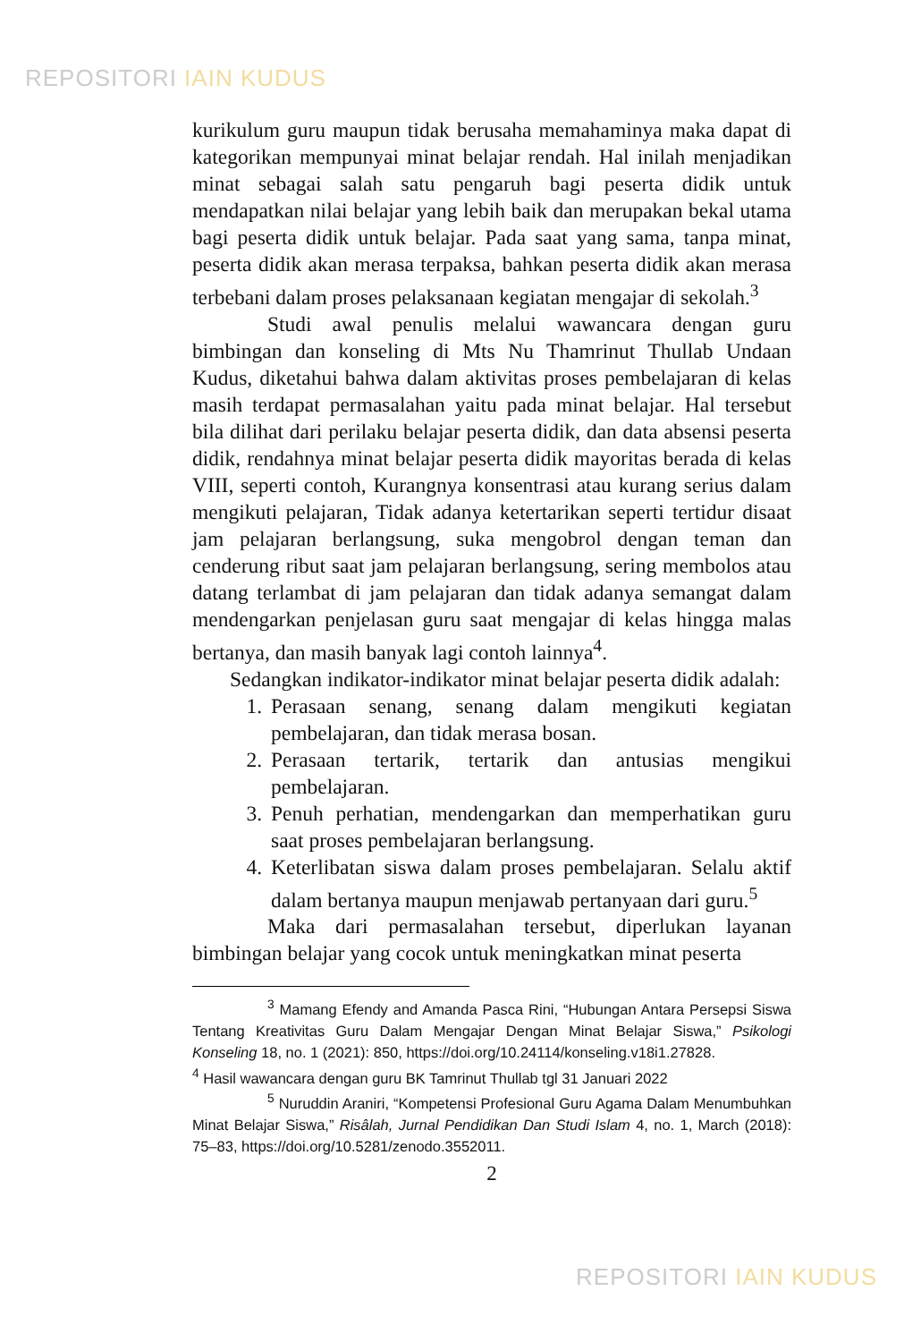REPOSITORI IAIN KUDUS
kurikulum guru maupun tidak berusaha memahaminya maka dapat di kategorikan mempunyai minat belajar rendah. Hal inilah menjadikan minat sebagai salah satu pengaruh bagi peserta didik untuk mendapatkan nilai belajar yang lebih baik dan merupakan bekal utama bagi peserta didik untuk belajar. Pada saat yang sama, tanpa minat, peserta didik akan merasa terpaksa, bahkan peserta didik akan merasa terbebani dalam proses pelaksanaan kegiatan mengajar di sekolah.<sup>3</sup>
Studi awal penulis melalui wawancara dengan guru bimbingan dan konseling di Mts Nu Thamrinut Thullab Undaan Kudus, diketahui bahwa dalam aktivitas proses pembelajaran di kelas masih terdapat permasalahan yaitu pada minat belajar. Hal tersebut bila dilihat dari perilaku belajar peserta didik, dan data absensi peserta didik, rendahnya minat belajar peserta didik mayoritas berada di kelas VIII, seperti contoh, Kurangnya konsentrasi atau kurang serius dalam mengikuti pelajaran, Tidak adanya ketertarikan seperti tertidur disaat jam pelajaran berlangsung, suka mengobrol dengan teman dan cenderung ribut saat jam pelajaran berlangsung, sering membolos atau datang terlambat di jam pelajaran dan tidak adanya semangat dalam mendengarkan penjelasan guru saat mengajar di kelas hingga malas bertanya, dan masih banyak lagi contoh lainnya<sup>4</sup>.
Sedangkan indikator-indikator minat belajar peserta didik adalah:
1. Perasaan senang, senang dalam mengikuti kegiatan pembelajaran, dan tidak merasa bosan.
2. Perasaan tertarik, tertarik dan antusias mengikui pembelajaran.
3. Penuh perhatian, mendengarkan dan memperhatikan guru saat proses pembelajaran berlangsung.
4. Keterlibatan siswa dalam proses pembelajaran. Selalu aktif dalam bertanya maupun menjawab pertanyaan dari guru.<sup>5</sup>
Maka dari permasalahan tersebut, diperlukan layanan bimbingan belajar yang cocok untuk meningkatkan minat peserta
<sup>3</sup> Mamang Efendy and Amanda Pasca Rini, “Hubungan Antara Persepsi Siswa Tentang Kreativitas Guru Dalam Mengajar Dengan Minat Belajar Siswa,” Psikologi Konseling 18, no. 1 (2021): 850, https://doi.org/10.24114/konseling.v18i1.27828.
<sup>4</sup> Hasil wawancara dengan guru BK Tamrinut Thullab tgl 31 Januari 2022
<sup>5</sup> Nuruddin Araniri, “Kompetensi Profesional Guru Agama Dalam Menumbuhkan Minat Belajar Siswa,” Risâlah, Jurnal Pendidikan Dan Studi Islam 4, no. 1, March (2018): 75–83, https://doi.org/10.5281/zenodo.3552011.
2
REPOSITORI IAIN KUDUS